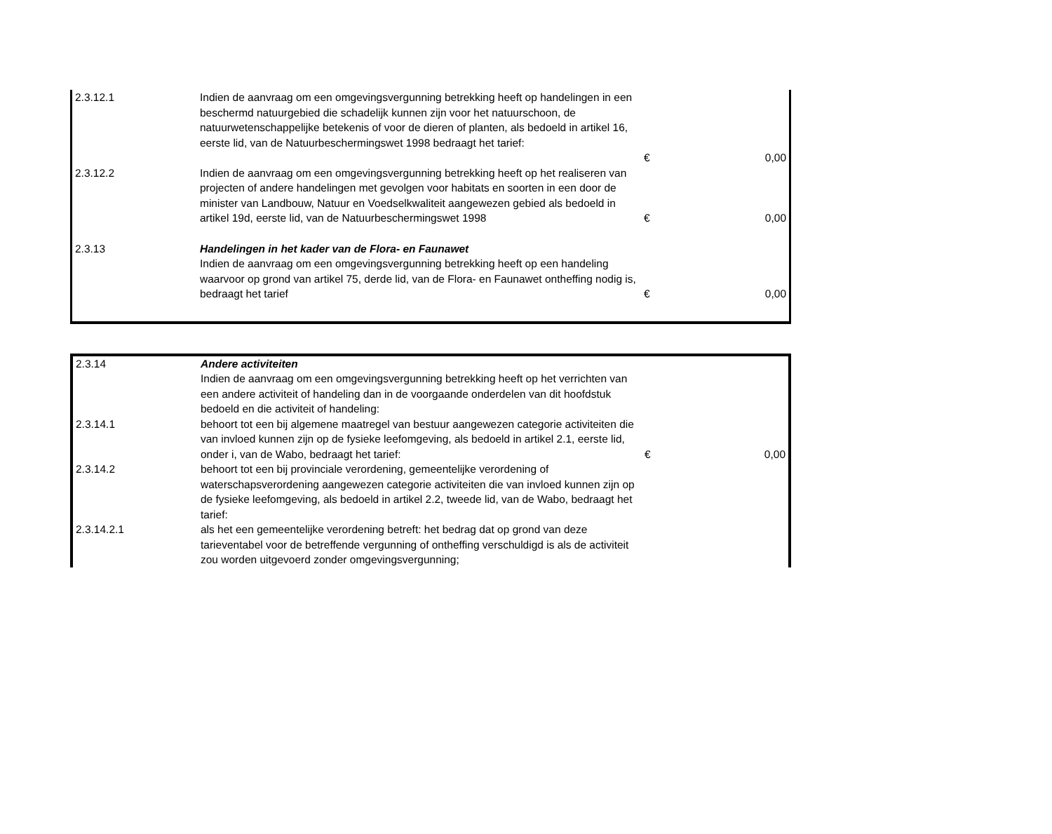| 2.3.12.1 | Indien de aanvraag om een omgevingsvergunning betrekking heeft op handelingen in een beschermd natuurgebied die schadelijk kunnen zijn voor het natuurschoon, de natuurwetenschappelijke betekenis of voor de dieren of planten, als bedoeld in artikel 16, eerste lid, van de Natuurbeschermingswet 1998 bedraagt het tarief: | € | 0,00 |
| 2.3.12.2 | Indien de aanvraag om een omgevingsvergunning betrekking heeft op het realiseren van projecten of andere handelingen met gevolgen voor habitats en soorten in een door de minister van Landbouw, Natuur en Voedselkwaliteit aangewezen gebied als bedoeld in artikel 19d, eerste lid, van de Natuurbeschermingswet 1998 | € | 0,00 |
| 2.3.13 | Handelingen in het kader van de Flora- en Faunawet Indien de aanvraag om een omgevingsvergunning betrekking heeft op een handeling waarvoor op grond van artikel 75, derde lid, van de Flora- en Faunawet ontheffing nodig is, bedraagt het tarief | € | 0,00 |
| 2.3.14 | Andere activiteiten Indien de aanvraag om een omgevingsvergunning betrekking heeft op het verrichten van een andere activiteit of handeling dan in de voorgaande onderdelen van dit hoofdstuk bedoeld en die activiteit of handeling: | | |
| 2.3.14.1 | behoort tot een bij algemene maatregel van bestuur aangewezen categorie activiteiten die van invloed kunnen zijn op de fysieke leefomgeving, als bedoeld in artikel 2.1, eerste lid, onder i, van de Wabo, bedraagt het tarief: | € | 0,00 |
| 2.3.14.2 | behoort tot een bij provinciale verordening, gemeentelijke verordening of waterschapsverordening aangewezen categorie activiteiten die van invloed kunnen zijn op de fysieke leefomgeving, als bedoeld in artikel 2.2, tweede lid, van de Wabo, bedraagt het tarief: | | |
| 2.3.14.2.1 | als het een gemeentelijke verordening betreft: het bedrag dat op grond van deze tarieventabel voor de betreffende vergunning of ontheffing verschuldigd is als de activiteit zou worden uitgevoerd zonder omgevingsvergunning; | | |